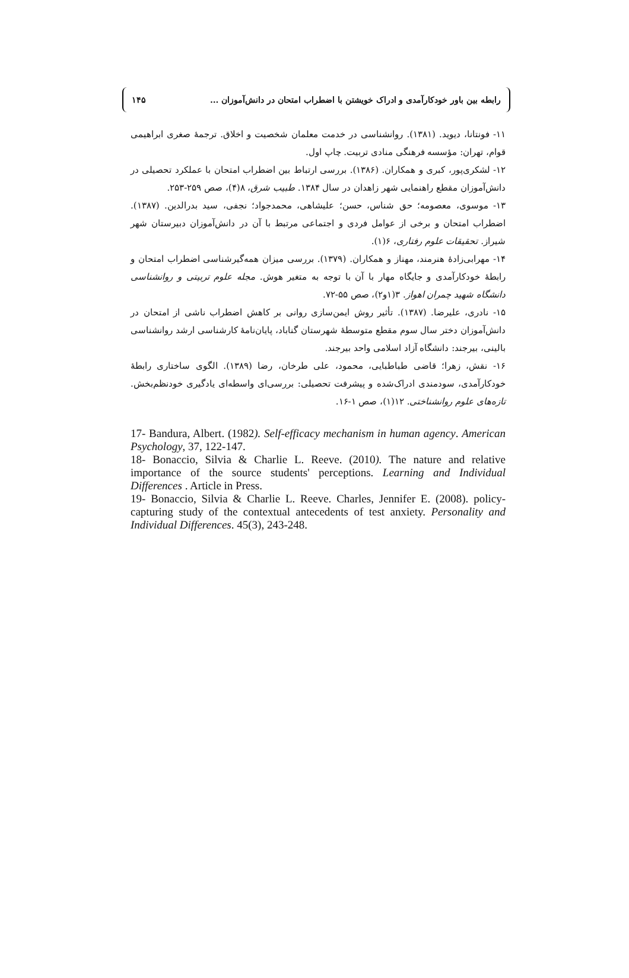رابطه بین باور خودکارآمدی و ادراک خویشتن با اضطراب امتحان در دانش‌آموزان ... ۱۴۵
۱۱- فونتانا، دیوید. (۱۳۸۱). روانشناسی در خدمت معلمان شخصیت و اخلاق. ترجمهٔ صغری ابراهیمی قوام، تهران: مؤسسه فرهنگی منادی تربیت. چاپ اول.
۱۲- لشکری‌پور، کبری و همکاران. (۱۳۸۶). بررسی ارتباط بین اضطراب امتحان با عملکرد تحصیلی در دانش‌آموزان مقطع راهنمایی شهر زاهدان در سال ۱۳۸۴. طبیب شرق، ۸(۴)، صص ۲۵۹-۲۵۳.
۱۳- موسوی، معصومه؛ حق شناس، حسن؛ علیشاهی، محمدجواد؛ نجفی، سید بدرالدین. (۱۳۸۷). اضطراب امتحان و برخی از عوامل فردی و اجتماعی مرتبط با آن در دانش‌آموزان دبیرستان شهر شیراز. تحقیقات علوم رفتاری، ۶(۱).
۱۴- مهرابی‌زادهٔ هنرمند، مهناز و همکاران. (۱۳۷۹). بررسی میزان همه‌گیرشناسی اضطراب امتحان و رابطهٔ خودکارآمدی و جایگاه مهار با آن با توجه به متغیر هوش. مجله علوم تربیتی و روانشناسی دانشگاه شهید چمران اهواز. ۳(۱و۲)، صص ۵۵-۷۲.
۱۵- نادری، علیرضا. (۱۳۸۷). تأثیر روش ایمن‌سازی روانی بر کاهش اضطراب ناشی از امتحان در دانش‌آموزان دختر سال سوم مقطع متوسطهٔ شهرستان گناباد، پایان‌نامهٔ کارشناسی ارشد روانشناسی بالینی، بیرجند: دانشگاه آزاد اسلامی واحد بیرجند.
۱۶- نقش، زهرا؛ قاضی طباطبایی، محمود، علی طرخان، رضا (۱۳۸۹). الگوی ساختاری رابطهٔ خودکارآمدی، سودمندی ادراک‌شده و پیشرفت تحصیلی: بررسی‌ای واسطه‌ای یادگیری خودنظم‌بخش. تازه‌های علوم روانشناختی. ۱۲(۱)، صص ۱-۱۶.
17- Bandura, Albert. (1982). Self-efficacy mechanism in human agency. American Psychology, 37, 122-147.
18- Bonaccio, Silvia & Charlie L. Reeve. (2010). The nature and relative importance of the source students' perceptions. Learning and Individual Differences . Article in Press.
19- Bonaccio, Silvia & Charlie L. Reeve. Charles, Jennifer E. (2008). policy-capturing study of the contextual antecedents of test anxiety. Personality and Individual Differences. 45(3), 243-248.